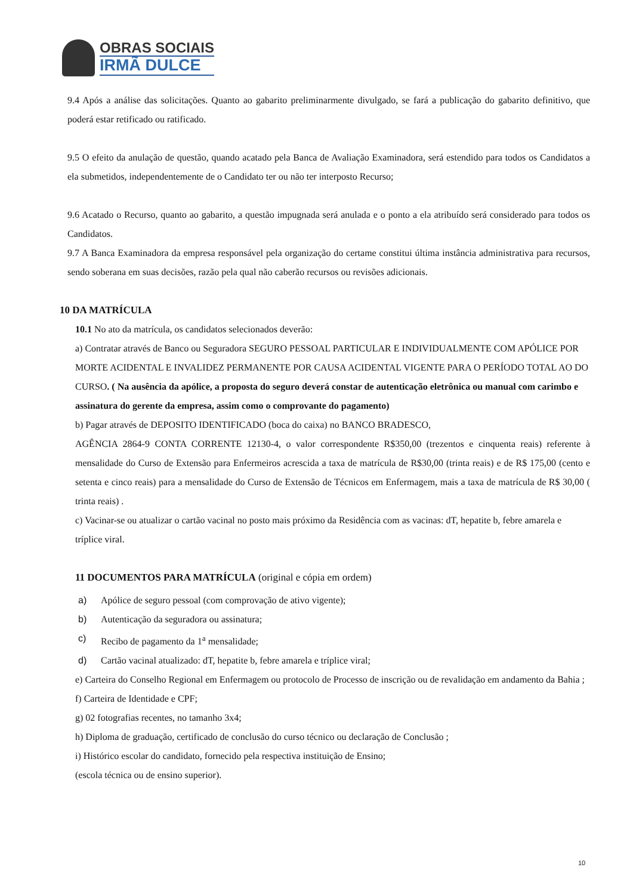OBRAS SOCIAIS
IRMÃ DULCE
9.4 Após a análise das solicitações. Quanto ao gabarito preliminarmente divulgado, se fará a publicação do gabarito definitivo, que poderá estar retificado ou ratificado.
9.5 O efeito da anulação de questão, quando acatado pela Banca de Avaliação Examinadora, será estendido para todos os Candidatos a ela submetidos, independentemente de o Candidato ter ou não ter interposto Recurso;
9.6 Acatado o Recurso, quanto ao gabarito, a questão impugnada será anulada e o ponto a ela atribuído será considerado para todos os Candidatos.
9.7 A Banca Examinadora da empresa responsável pela organização do certame constitui última instância administrativa para recursos, sendo soberana em suas decisões, razão pela qual não caberão recursos ou revisões adicionais.
10 DA MATRÍCULA
10.1 No ato da matrícula, os candidatos selecionados deverão:
a) Contratar através de Banco ou Seguradora SEGURO PESSOAL PARTICULAR E INDIVIDUALMENTE COM APÓLICE POR MORTE ACIDENTAL E INVALIDEZ PERMANENTE POR CAUSA ACIDENTAL VIGENTE PARA O PERÍODO TOTAL AO DO CURSO. ( Na ausência da apólice, a proposta do seguro deverá constar de autenticação eletrônica ou manual com carimbo e assinatura do gerente da empresa, assim como o comprovante do pagamento)
b) Pagar através de DEPOSITO IDENTIFICADO (boca do caixa) no BANCO BRADESCO,
AGÊNCIA 2864-9 CONTA CORRENTE 12130-4, o valor correspondente R$350,00 (trezentos e cinquenta reais) referente à mensalidade do Curso de Extensão para Enfermeiros acrescida a taxa de matrícula de R$30,00 (trinta reais) e de R$ 175,00 (cento e setenta e cinco reais) para a mensalidade do Curso de Extensão de Técnicos em Enfermagem, mais a taxa de matrícula de R$ 30,00 ( trinta reais) .
c) Vacinar-se ou atualizar o cartão vacinal no posto mais próximo da Residência com as vacinas: dT, hepatite b, febre amarela e tríplice viral.
11 DOCUMENTOS PARA MATRÍCULA (original e cópia em ordem)
a) Apólice de seguro pessoal (com comprovação de ativo vigente);
b) Autenticação da seguradora ou assinatura;
c) Recibo de pagamento da 1<sup>a</sup> mensalidade;
d) Cartão vacinal atualizado: dT, hepatite b, febre amarela e tríplice viral;
e) Carteira do Conselho Regional em Enfermagem ou protocolo de Processo de inscrição ou de revalidação em andamento da Bahia ;
f) Carteira de Identidade e CPF;
g) 02 fotografias recentes, no tamanho 3x4;
h) Diploma de graduação, certificado de conclusão do curso técnico ou declaração de Conclusão ;
i) Histórico escolar do candidato, fornecido pela respectiva instituição de Ensino;
(escola técnica ou de ensino superior).
10